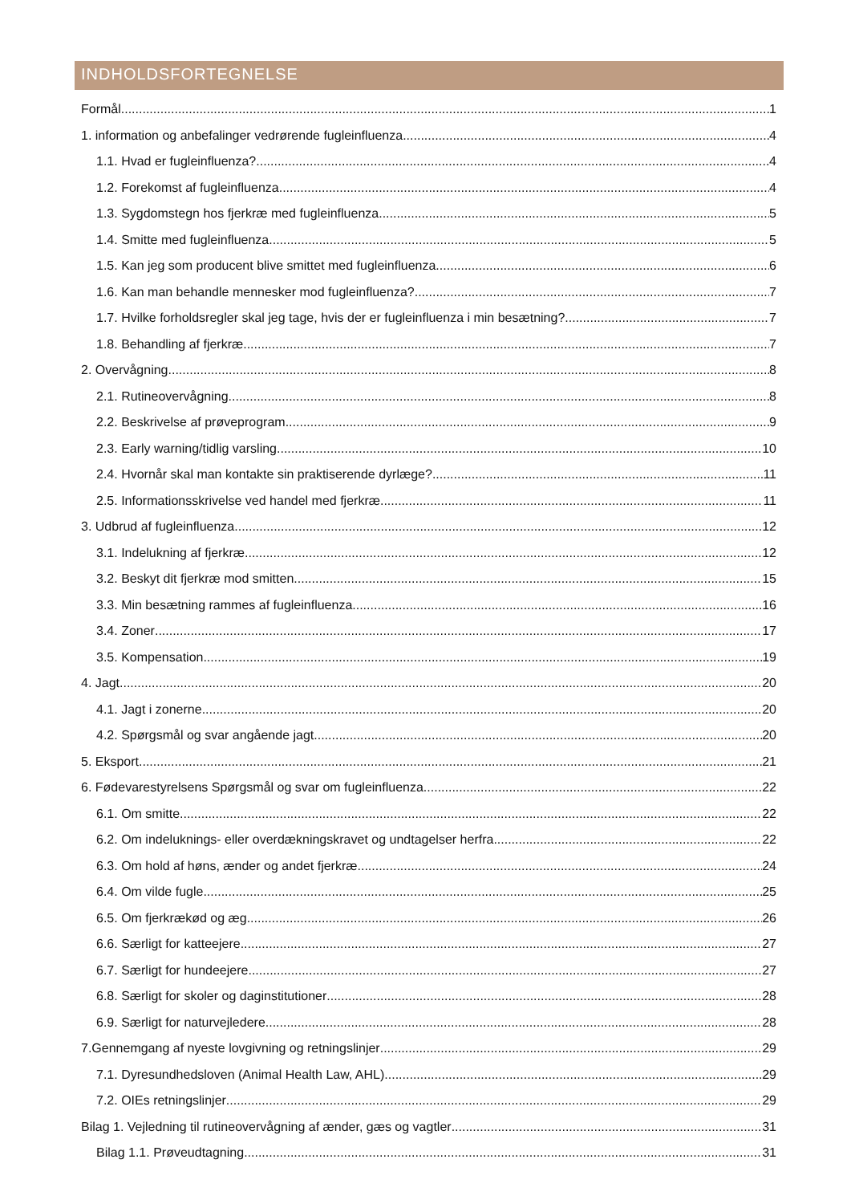INDHOLDSFORTEGNELSE
Formål 1
1. information og anbefalinger vedrørende fugleinfluenza 4
1.1. Hvad er fugleinfluenza? 4
1.2. Forekomst af fugleinfluenza 4
1.3. Sygdomstegn hos fjerkræ med fugleinfluenza 5
1.4. Smitte med fugleinfluenza 5
1.5. Kan jeg som producent blive smittet med fugleinfluenza 6
1.6. Kan man behandle mennesker mod fugleinfluenza? 7
1.7. Hvilke forholdsregler skal jeg tage, hvis der er fugleinfluenza i min besætning? 7
1.8. Behandling af fjerkræ 7
2. Overvågning 8
2.1. Rutineovervågning 8
2.2. Beskrivelse af prøveprogram 9
2.3. Early warning/tidlig varsling 10
2.4. Hvornår skal man kontakte sin praktiserende dyrlæge? 11
2.5. Informationsskrivelse ved handel med fjerkræ 11
3. Udbrud af fugleinfluenza 12
3.1. Indelukning af fjerkræ 12
3.2. Beskyt dit fjerkræ mod smitten 15
3.3. Min besætning rammes af fugleinfluenza 16
3.4. Zoner 17
3.5. Kompensation 19
4. Jagt 20
4.1. Jagt i zonerne 20
4.2. Spørgsmål og svar angående jagt 20
5. Eksport 21
6. Fødevarestyrelsens Spørgsmål og svar om fugleinfluenza 22
6.1. Om smitte 22
6.2. Om indeluknings- eller overdækningskravet og undtagelser herfra 22
6.3. Om hold af høns, ænder og andet fjerkræ 24
6.4. Om vilde fugle 25
6.5. Om fjerkrækød og æg 26
6.6. Særligt for katteejere 27
6.7. Særligt for hundeejere 27
6.8. Særligt for skoler og daginstitutioner 28
6.9. Særligt for naturvejledere 28
7.Gennemgang af nyeste lovgivning og retningslinjer 29
7.1. Dyresundhedsloven (Animal Health Law, AHL) 29
7.2. OIEs retningslinjer 29
Bilag 1. Vejledning til rutineovervågning af ænder, gæs og vagtler 31
Bilag 1.1. Prøveudtagning 31